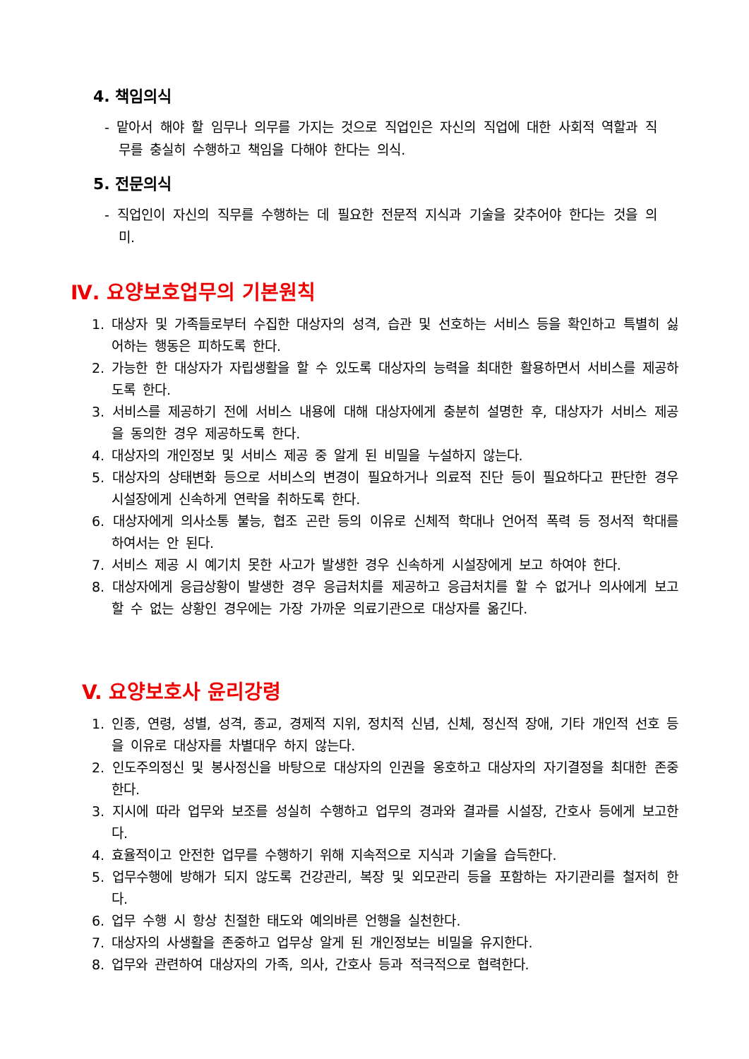4. 책임의식
- 맡아서 해야 할 임무나 의무를 가지는 것으로 직업인은 자신의 직업에 대한 사회적 역할과 직무를 충실히 수행하고 책임을 다해야 한다는 의식.
5. 전문의식
- 직업인이 자신의 직무를 수행하는 데 필요한 전문적 지식과 기술을 갖추어야 한다는 것을 의미.
Ⅳ. 요양보호업무의 기본원칙
1. 대상자 및 가족들로부터 수집한 대상자의 성격, 습관 및 선호하는 서비스 등을 확인하고 특별히 싫어하는 행동은 피하도록 한다.
2. 가능한 한 대상자가 자립생활을 할 수 있도록 대상자의 능력을 최대한 활용하면서 서비스를 제공하도록 한다.
3. 서비스를 제공하기 전에 서비스 내용에 대해 대상자에게 충분히 설명한 후, 대상자가 서비스 제공을 동의한 경우 제공하도록 한다.
4. 대상자의 개인정보 및 서비스 제공 중 알게 된 비밀을 누설하지 않는다.
5. 대상자의 상태변화 등으로 서비스의 변경이 필요하거나 의료적 진단 등이 필요하다고 판단한 경우 시설장에게 신속하게 연락을 취하도록 한다.
6. 대상자에게 의사소통 불능, 협조 곤란 등의 이유로 신체적 학대나 언어적 폭력 등 정서적 학대를 하여서는 안 된다.
7. 서비스 제공 시 예기치 못한 사고가 발생한 경우 신속하게 시설장에게 보고 하여야 한다.
8. 대상자에게 응급상황이 발생한 경우 응급처치를 제공하고 응급처치를 할 수 없거나 의사에게 보고 할 수 없는 상황인 경우에는 가장 가까운 의료기관으로 대상자를 옮긴다.
V. 요양보호사 윤리강령
1. 인종, 연령, 성별, 성격, 종교, 경제적 지위, 정치적 신념, 신체, 정신적 장애, 기타 개인적 선호 등을 이유로 대상자를 차별대우 하지 않는다.
2. 인도주의정신 및 봉사정신을 바탕으로 대상자의 인권을 옹호하고 대상자의 자기결정을 최대한 존중한다.
3. 지시에 따라 업무와 보조를 성실히 수행하고 업무의 경과와 결과를 시설장, 간호사 등에게 보고한다.
4. 효율적이고 안전한 업무를 수행하기 위해 지속적으로 지식과 기술을 습득한다.
5. 업무수행에 방해가 되지 않도록 건강관리, 복장 및 외모관리 등을 포함하는 자기관리를 철저히 한다.
6. 업무 수행 시 항상 친절한 태도와 예의바른 언행을 실천한다.
7. 대상자의 사생활을 존중하고 업무상 알게 된 개인정보는 비밀을 유지한다.
8. 업무와 관련하여 대상자의 가족, 의사, 간호사 등과 적극적으로 협력한다.